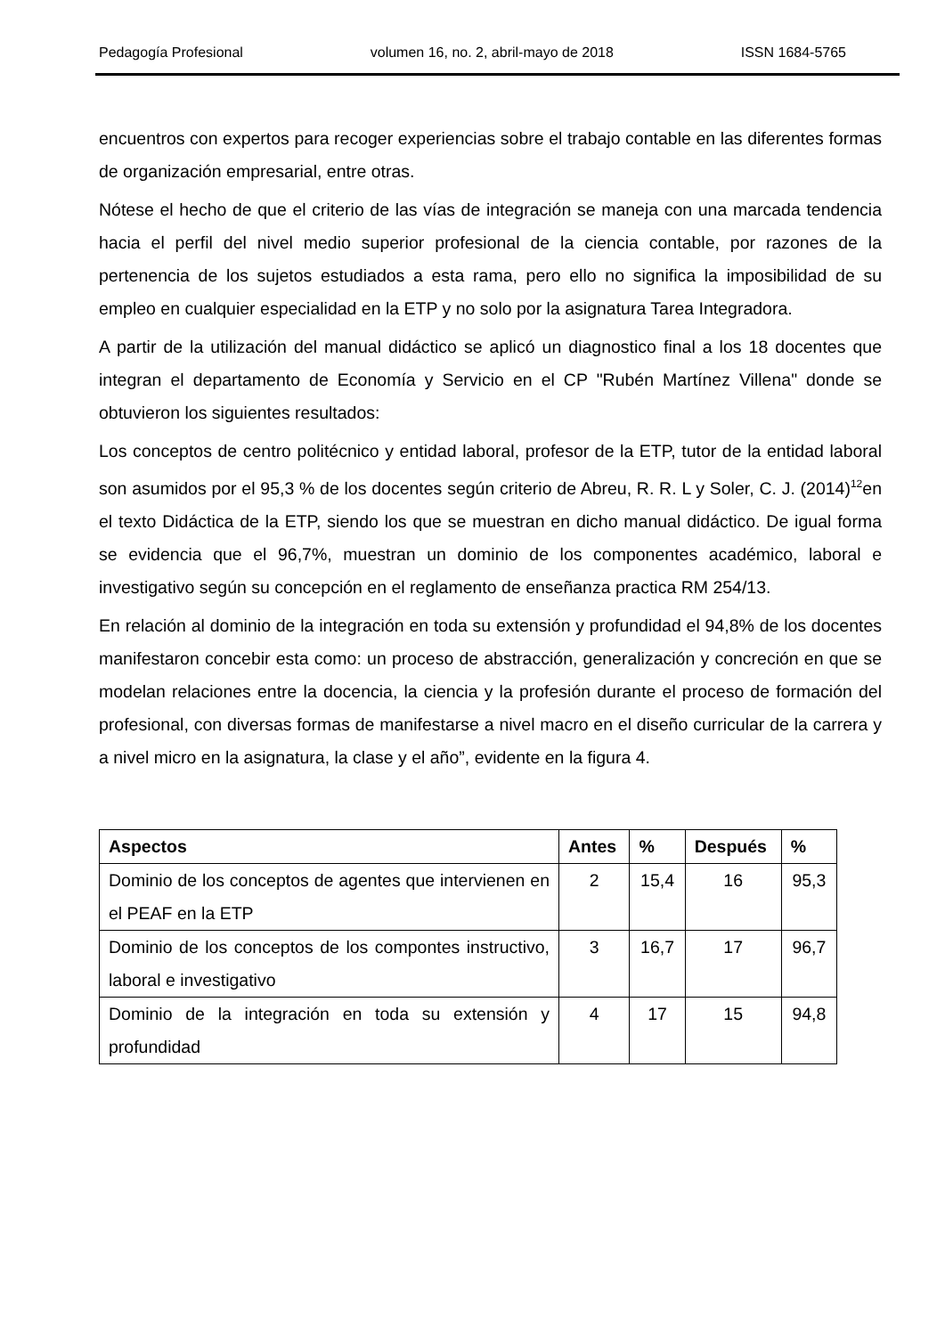Pedagogía Profesional volumen 16, no. 2, abril-mayo de 2018 ISSN 1684-5765
encuentros con expertos para recoger experiencias sobre el trabajo contable en las diferentes formas de organización empresarial, entre otras.
Nótese el hecho de que el criterio de las vías de integración se maneja con una marcada tendencia hacia el perfil del nivel medio superior profesional de la ciencia contable, por razones de la pertenencia de los sujetos estudiados a esta rama, pero ello no significa la imposibilidad de su empleo en cualquier especialidad en la ETP y no solo por la asignatura Tarea Integradora.
A partir de la utilización del manual didáctico se aplicó un diagnostico final a los 18 docentes que integran el departamento de Economía y Servicio en el CP "Rubén Martínez Villena" donde se obtuvieron los siguientes resultados:
Los conceptos de centro politécnico y entidad laboral, profesor de la ETP, tutor de la entidad laboral son asumidos por el 95,3 % de los docentes según criterio de Abreu, R. R. L y Soler, C. J. (2014)<sup>12</sup>en el texto Didáctica de la ETP, siendo los que se muestran en dicho manual didáctico. De igual forma se evidencia que el 96,7%, muestran un dominio de los componentes académico, laboral e investigativo según su concepción en el reglamento de enseñanza practica RM 254/13.
En relación al dominio de la integración en toda su extensión y profundidad el 94,8% de los docentes manifestaron concebir esta como: un proceso de abstracción, generalización y concreción en que se modelan relaciones entre la docencia, la ciencia y la profesión durante el proceso de formación del profesional, con diversas formas de manifestarse a nivel macro en el diseño curricular de la carrera y a nivel micro en la asignatura, la clase y el año”, evidente en la figura 4.
| Aspectos | Antes | % | Después | % |
| --- | --- | --- | --- | --- |
| Dominio de los conceptos de agentes que intervienen en el PEAF en la ETP | 2 | 15,4 | 16 | 95,3 |
| Dominio de los conceptos de los compontes instructivo, laboral e investigativo | 3 | 16,7 | 17 | 96,7 |
| Dominio de la integración en toda su extensión y profundidad | 4 | 17 | 15 | 94,8 |